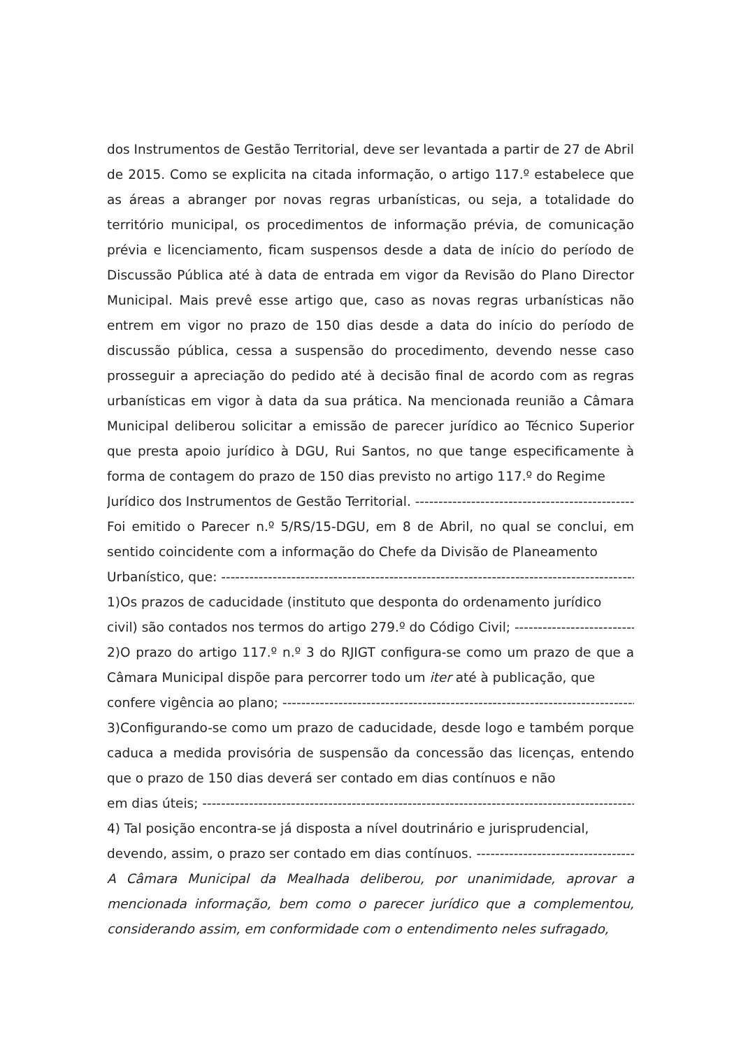dos Instrumentos de Gestão Territorial, deve ser levantada a partir de 27 de Abril de 2015. Como se explicita na citada informação, o artigo 117.º estabelece que as áreas a abranger por novas regras urbanísticas, ou seja, a totalidade do território municipal, os procedimentos de informação prévia, de comunicação prévia e licenciamento, ficam suspensos desde a data de início do período de Discussão Pública até à data de entrada em vigor da Revisão do Plano Director Municipal. Mais prevê esse artigo que, caso as novas regras urbanísticas não entrem em vigor no prazo de 150 dias desde a data do início do período de discussão pública, cessa a suspensão do procedimento, devendo nesse caso prosseguir a apreciação do pedido até à decisão final de acordo com as regras urbanísticas em vigor à data da sua prática. Na mencionada reunião a Câmara Municipal deliberou solicitar a emissão de parecer jurídico ao Técnico Superior que presta apoio jurídico à DGU, Rui Santos, no que tange especificamente à forma de contagem do prazo de 150 dias previsto no artigo 117.º do Regime
Jurídico dos Instrumentos de Gestão Territorial. ---------------------------------------------------------------------
Foi emitido o Parecer n.º 5/RS/15-DGU, em 8 de Abril, no qual se conclui, em sentido coincidente com a informação do Chefe da Divisão de Planeamento
Urbanístico, que: ---------------------------------------------------------------------------------------------------------------------
1)Os prazos de caducidade (instituto que desponta do ordenamento jurídico
civil) são contados nos termos do artigo 279.º do Código Civil; -----------------------------------------
2)O prazo do artigo 117.º n.º 3 do RJIGT configura-se como um prazo de que a Câmara Municipal dispõe para percorrer todo um iter até à publicação, que
confere vigência ao plano; -----------------------------------------------------------------------------------------------------
3)Configurando-se como um prazo de caducidade, desde logo e também porque caduca a medida provisória de suspensão da concessão das licenças, entendo que o prazo de 150 dias deverá ser contado em dias contínuos e não
em dias úteis; ---------------------------------------------------------------------------------------------------------------------------
4) Tal posição encontra-se já disposta a nível doutrinário e jurisprudencial,
devendo, assim, o prazo ser contado em dias contínuos. --------------------------------------------
A Câmara Municipal da Mealhada deliberou, por unanimidade, aprovar a mencionada informação, bem como o parecer jurídico que a complementou, considerando assim, em conformidade com o entendimento neles sufragado,